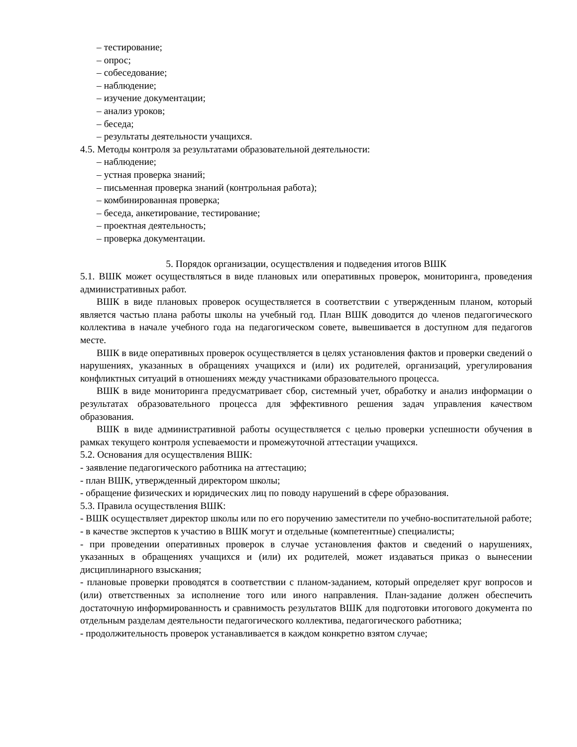– тестирование;
– опрос;
– собеседование;
– наблюдение;
– изучение документации;
– анализ уроков;
– беседа;
– результаты деятельности учащихся.
4.5. Методы контроля за результатами образовательной деятельности:
– наблюдение;
– устная проверка знаний;
– письменная проверка знаний (контрольная работа);
– комбинированная проверка;
– беседа, анкетирование, тестирование;
– проектная деятельность;
– проверка документации.
5. Порядок организации, осуществления и подведения итогов ВШК
5.1. ВШК может осуществляться в виде плановых или оперативных проверок, мониторинга, проведения административных работ.
ВШК в виде плановых проверок осуществляется в соответствии с утвержденным планом, который является частью плана работы школы на учебный год. План ВШК доводится до членов педагогического коллектива в начале учебного года на педагогическом совете, вывешивается в доступном для педагогов месте.
ВШК в виде оперативных проверок осуществляется в целях установления фактов и проверки сведений о нарушениях, указанных в обращениях учащихся и (или) их родителей, организаций, урегулирования конфликтных ситуаций в отношениях между участниками образовательного процесса.
ВШК в виде мониторинга предусматривает сбор, системный учет, обработку и анализ информации о результатах образовательного процесса для эффективного решения задач управления качеством образования.
ВШК в виде административной работы осуществляется с целью проверки успешности обучения в рамках текущего контроля успеваемости и промежуточной аттестации учащихся.
5.2. Основания для осуществления ВШК:
- заявление педагогического работника на аттестацию;
- план ВШК, утвержденный директором школы;
- обращение физических и юридических лиц по поводу нарушений в сфере образования.
5.3. Правила осуществления ВШК:
- ВШК осуществляет директор школы или по его поручению заместители по учебно-воспитательной работе;
- в качестве экспертов к участию в ВШК могут и отдельные (компетентные) специалисты;
- при проведении оперативных проверок в случае установления фактов и сведений о нарушениях, указанных в обращениях учащихся и (или) их родителей, может издаваться приказ о вынесении дисциплинарного взыскания;
- плановые проверки проводятся в соответствии с планом-заданием, который определяет круг вопросов и (или) ответственных за исполнение того или иного направления. План-задание должен обеспечить достаточную информированность и сравнимость результатов ВШК для подготовки итогового документа по отдельным разделам деятельности педагогического коллектива, педагогического работника;
- продолжительность проверок устанавливается в каждом конкретно взятом случае;